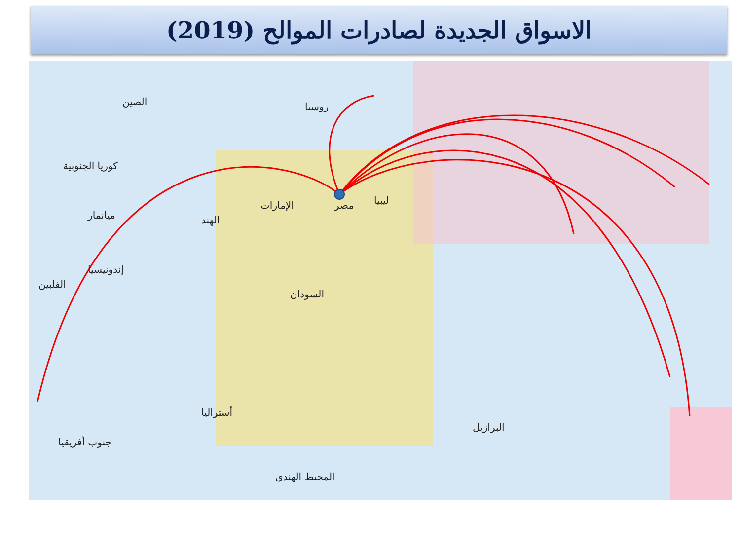الاسواق الجديدة لصادرات الموالح (2019)
مصر ليبيا
السودان
أستراليا
البرازيل
روسيا
الإمارات
الصين
إندونيسيا
الفلبين
كوريا الجنوبية
ميانمار الهند
جنوب أفريقيا
المحيط الهندي